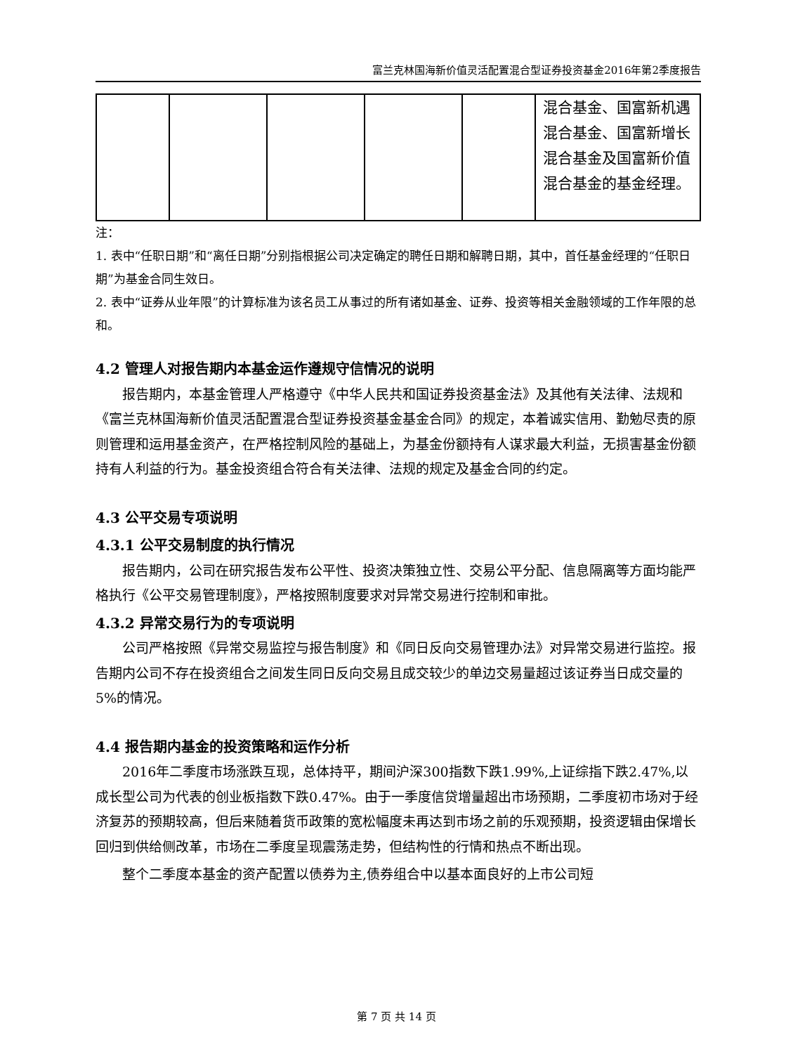富兰克林国海新价值灵活配置混合型证券投资基金2016年第2季度报告
| | | | | | 混合基金、国富新机遇混合基金、国富新增长混合基金及国富新价值混合基金的基金经理。 |
注：
1. 表中“任职日期”和“离任日期”分别指根据公司决定确定的聘任日期和解聘日期，其中，首任基金经理的“任职日期”为基金合同生效日。
2. 表中“证券从业年限”的计算标准为该名员工从事过的所有诸如基金、证券、投资等相关金融领域的工作年限的总和。
4.2 管理人对报告期内本基金运作遵规守信情况的说明
报告期内，本基金管理人严格遵守《中华人民共和国证券投资基金法》及其他有关法律、法规和《富兰克林国海新价值灵活配置混合型证券投资基金基金合同》的规定，本着诚实信用、勤勉尽责的原则管理和运用基金资产，在严格控制风险的基础上，为基金份额持有人谋求最大利益，无损害基金份额持有人利益的行为。基金投资组合符合有关法律、法规的规定及基金合同的约定。
4.3 公平交易专项说明
4.3.1 公平交易制度的执行情况
报告期内，公司在研究报告发布公平性、投资决策独立性、交易公平分配、信息隔离等方面均能严格执行《公平交易管理制度》，严格按照制度要求对异常交易进行控制和审批。
4.3.2 异常交易行为的专项说明
公司严格按照《异常交易监控与报告制度》和《同日反向交易管理办法》对异常交易进行监控。报告期内公司不存在投资组合之间发生同日反向交易且成交较少的单边交易量超过该证券当日成交量的5%的情况。
4.4 报告期内基金的投资策略和运作分析
2016年二季度市场涨跌互现，总体持平，期间沪深300指数下跌1.99%,上证综指下跌2.47%,以成长型公司为代表的创业板指数下跌0.47%。由于一季度信贷增量超出市场预期，二季度初市场对于经济复苏的预期较高，但后来随着货币政策的宽松幅度未再达到市场之前的乐观预期，投资逻辑由保增长回归到供给侧改革，市场在二季度呈现震荡走势，但结构性的行情和热点不断出现。
整个二季度本基金的资产配置以债券为主,债券组合中以基本面良好的上市公司短
第 7 页 共 14 页